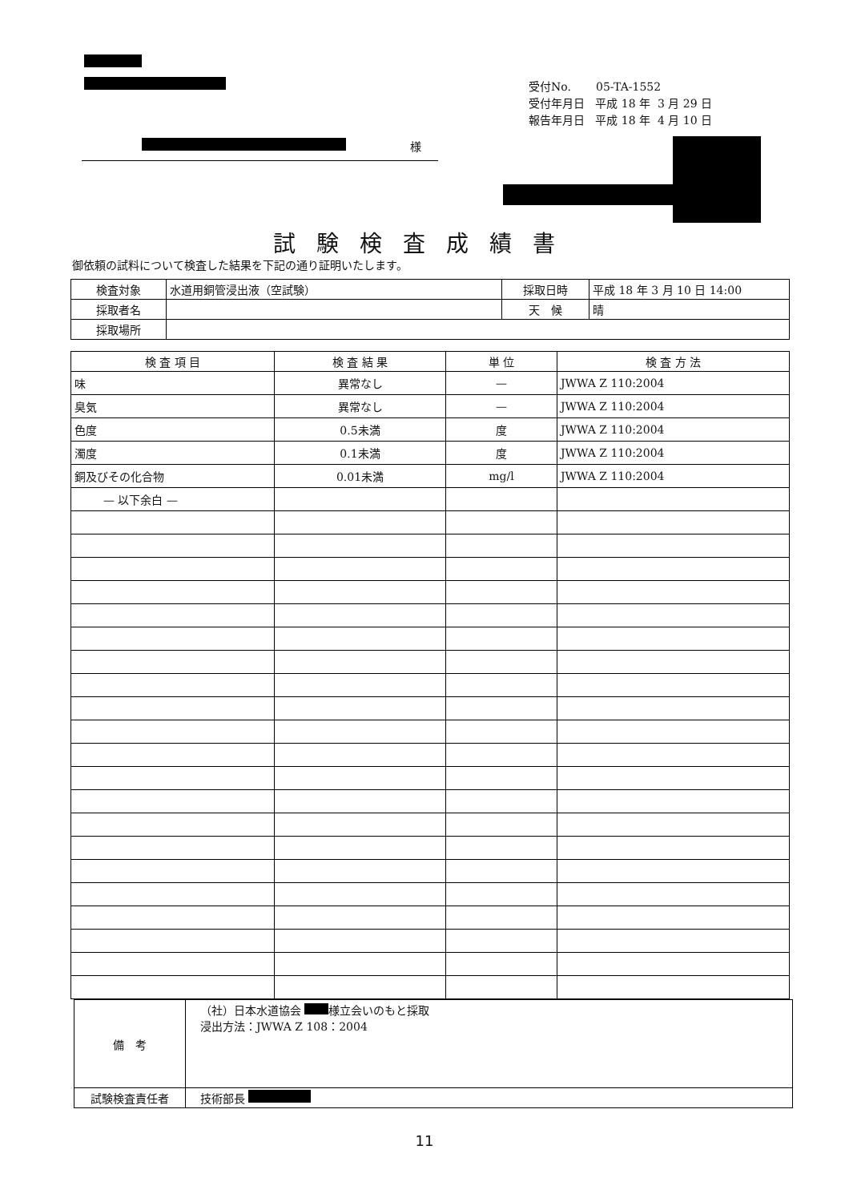受付No. 05-TA-1552
受付年月日 平成 18 年 3 月 29 日
報告年月日 平成 18 年 4 月 10 日
様
試験検査成績書
御依頼の試料について検査した結果を下記の通り証明いたします。
| 検査対象 | 水道用銅管浸出液（空試験） | 採取日時 | 平成 18 年 3 月 10 日 14:00 |
| 採取者名 | | 天 候 | 晴 |
| 採取場所 | | | |
| 検 査 項 目 | 検 査 結 果 | 単 位 | 検 査 方 法 |
| --- | --- | --- | --- |
| 味 | 異常なし | — | JWWA Z 110:2004 |
| 臭気 | 異常なし | — | JWWA Z 110:2004 |
| 色度 | 0.5未満 | 度 | JWWA Z 110:2004 |
| 濁度 | 0.1未満 | 度 | JWWA Z 110:2004 |
| 銅及びその化合物 | 0.01未満 | mg/l | JWWA Z 110:2004 |
| — 以下余白 — | | | |
| 備 考 | （社）日本水道協会 様立会いのもと採取 浸出方法：JWWA Z 108：2004 |
| 試験検査責任者 | 技術部長 |
11